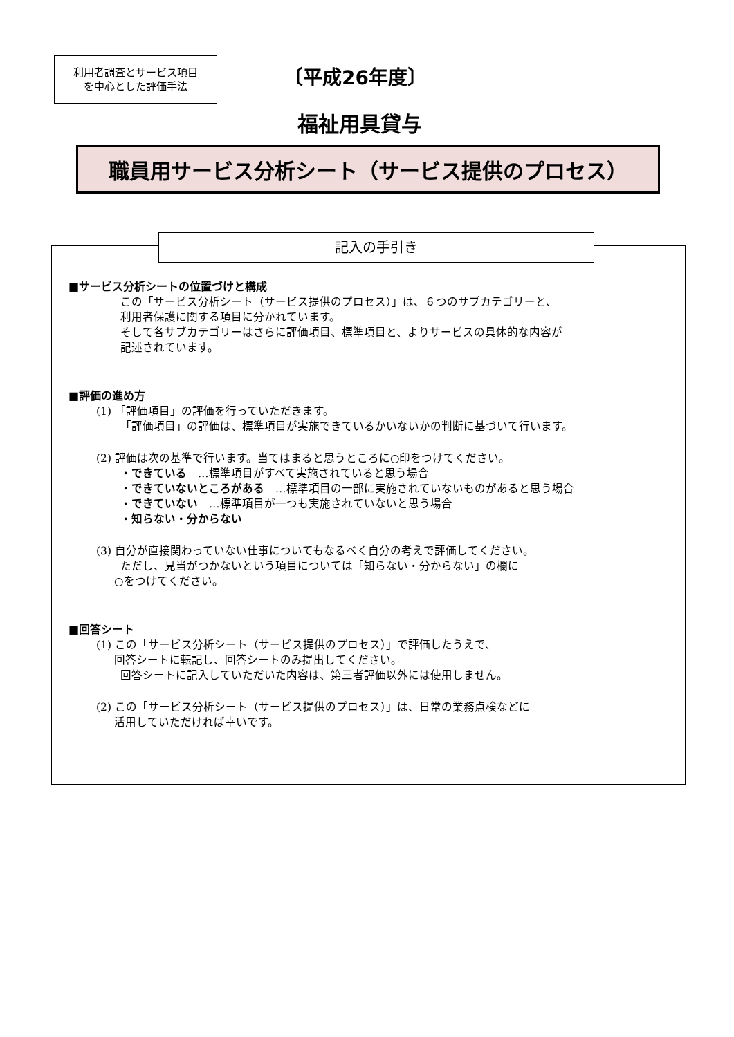利用者調査とサービス項目
を中心とした評価手法
〔平成26年度〕
福祉用具貸与
職員用サービス分析シート（サービス提供のプロセス）
記入の手引き
■サービス分析シートの位置づけと構成
この「サービス分析シート（サービス提供のプロセス）」は、６つのサブカテゴリーと、
利用者保護に関する項目に分かれています。
そして各サブカテゴリーはさらに評価項目、標準項目と、よりサービスの具体的な内容が
記述されています。
■評価の進め方
(1) 「評価項目」の評価を行っていただきます。
「評価項目」の評価は、標準項目が実施できているかいないかの判断に基づいて行います。
(2) 評価は次の基準で行います。当てはまると思うところに○印をつけてください。
・できている　…標準項目がすべて実施されていると思う場合
・できていないところがある　…標準項目の一部に実施されていないものがあると思う場合
・できていない　…標準項目が一つも実施されていないと思う場合
・知らない・分からない
(3) 自分が直接関わっていない仕事についてもなるべく自分の考えで評価してください。
ただし、見当がつかないという項目については「知らない・分からない」の欄に
○をつけてください。
■回答シート
(1) この「サービス分析シート（サービス提供のプロセス）」で評価したうえで、
回答シートに転記し、回答シートのみ提出してください。
回答シートに記入していただいた内容は、第三者評価以外には使用しません。
(2) この「サービス分析シート（サービス提供のプロセス）」は、日常の業務点検などに
活用していただければ幸いです。